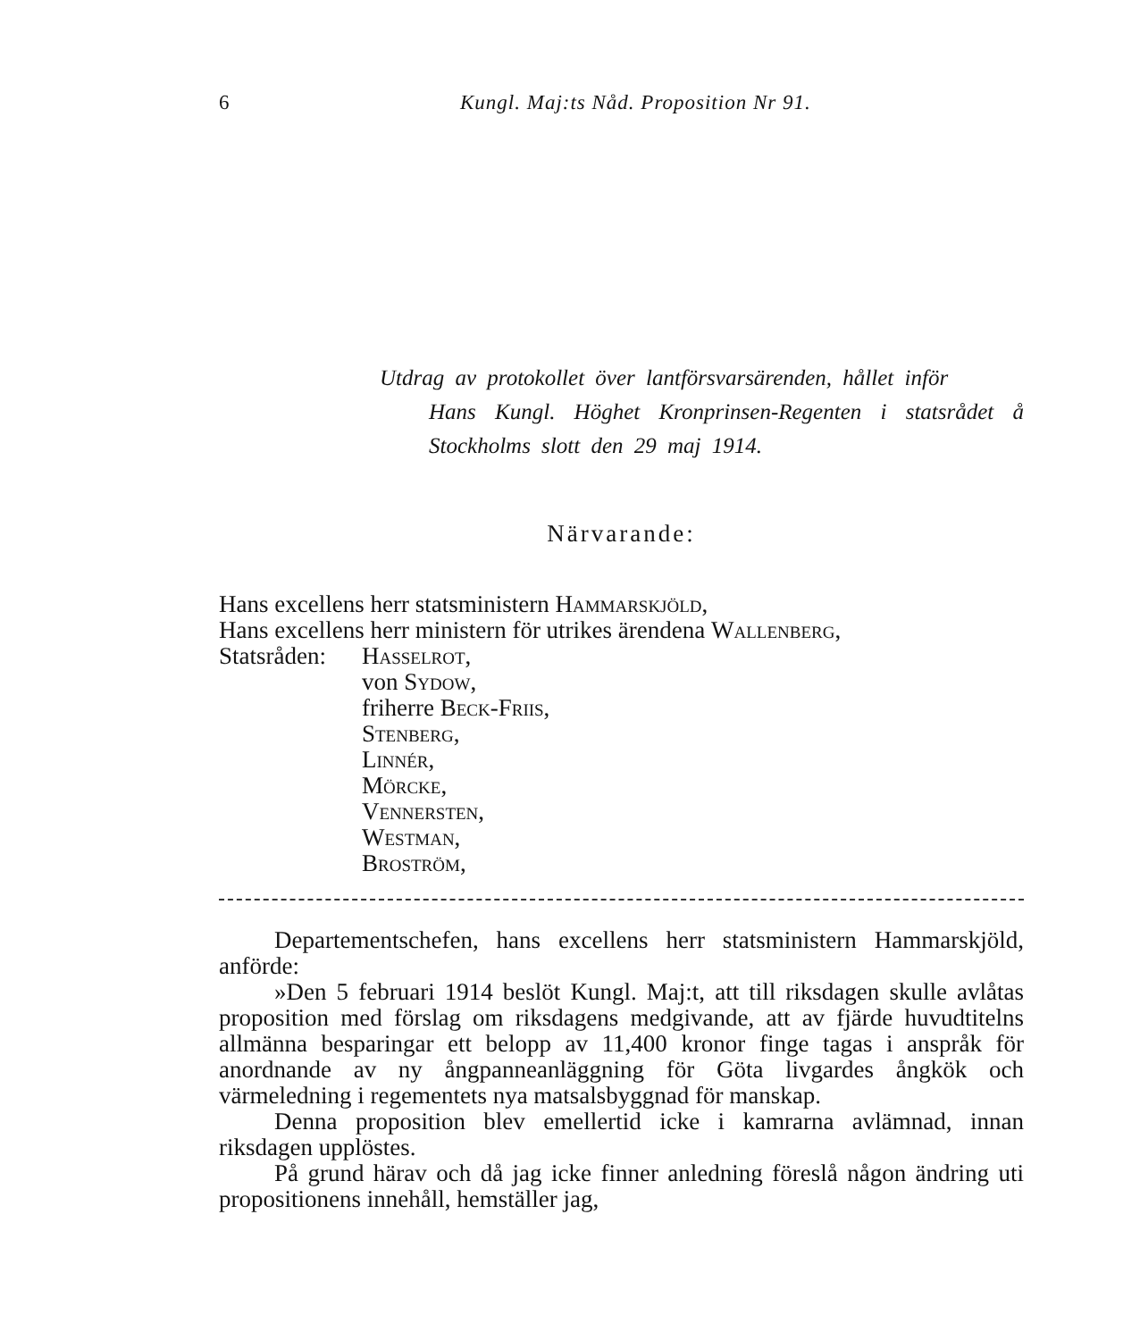6 Kungl. Maj:ts Nåd. Proposition Nr 91.
Utdrag av protokollet över lantförsvarsärenden, hållet inför
Hans Kungl. Höghet Kronprinsen-Regenten i statsrådet å Stockholms slott den 29 maj 1914.
Närvarande:
Hans excellens herr statsministern Hammarskjöld,
Hans excellens herr ministern för utrikes ärendena Wallenberg,
Statsråden: Hasselrot,
von Sydow,
friherre Beck-Friis,
Stenberg,
Linnér,
Mörcke,
Vennersten,
Westman,
Broström,
Departementschefen, hans excellens herr statsministern Hammarskjöld, anförde:
»Den 5 februari 1914 beslöt Kungl. Maj:t, att till riksdagen skulle avlåtas proposition med förslag om riksdagens medgivande, att av fjärde huvudtitelns allmänna besparingar ett belopp av 11,400 kronor finge tagas i anspråk för anordnande av ny ångpanneanläggning för Göta livgardes ångkök och värmeledning i regementets nya matsalsbyggnad för manskap.
Denna proposition blev emellertid icke i kamrarna avlämnad, innan riksdagen upplöstes.
På grund härav och då jag icke finner anledning föreslå någon ändring uti propositionens innehåll, hemställer jag,